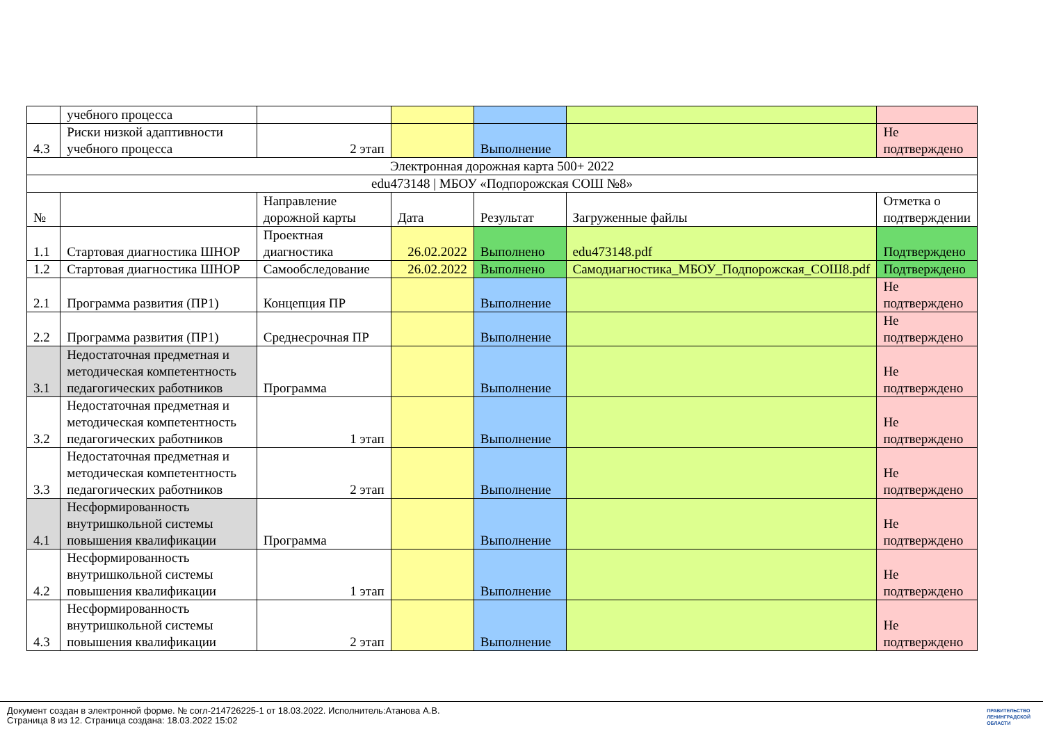| | учебного процесса | | | | | |
| 4.3 | Риски низкой адаптивности учебного процесса | 2 этап | | Выполнение | | Не подтверждено |
| Электронная дорожная карта 500+ 2022 | | | | | | |
| edu473148 / МБОУ «Подпорожская СОШ №8» | | | | | | |
| № | | Направление дорожной карты | Дата | Результат | Загруженные файлы | Отметка о подтверждении |
| 1.1 | Стартовая диагностика ШНОР | Проектная диагностика | 26.02.2022 | Выполнено | edu473148.pdf | Подтверждено |
| 1.2 | Стартовая диагностика ШНОР | Самообследование | 26.02.2022 | Выполнено | Самодиагностика_МБОУ_Подпорожская_СОШ8.pdf | Подтверждено |
| 2.1 | Программа развития (ПР1) | Концепция ПР | | Выполнение | | Не подтверждено |
| 2.2 | Программа развития (ПР1) | Среднесрочная ПР | | Выполнение | | Не подтверждено |
| 3.1 | Недостаточная предметная и методическая компетентность педагогических работников | Программа | | Выполнение | | Не подтверждено |
| 3.2 | Недостаточная предметная и методическая компетентность педагогических работников | 1 этап | | Выполнение | | Не подтверждено |
| 3.3 | Недостаточная предметная и методическая компетентность педагогических работников | 2 этап | | Выполнение | | Не подтверждено |
| 4.1 | Несформированность внутришкольной системы повышения квалификации | Программа | | Выполнение | | Не подтверждено |
| 4.2 | Несформированность внутришкольной системы повышения квалификации | 1 этап | | Выполнение | | Не подтверждено |
| 4.3 | Несформированность внутришкольной системы повышения квалификации | 2 этап | | Выполнение | | Не подтверждено |
Документ создан в электронной форме. № согл-214726225-1 от 18.03.2022. Исполнитель:Атанова А.В.
Страница 8 из 12. Страница создана: 18.03.2022 15:02
ПРАВИТЕЛЬСТВО
ЛЕНИНГРАДСКОЙ
ОБЛАСТИ